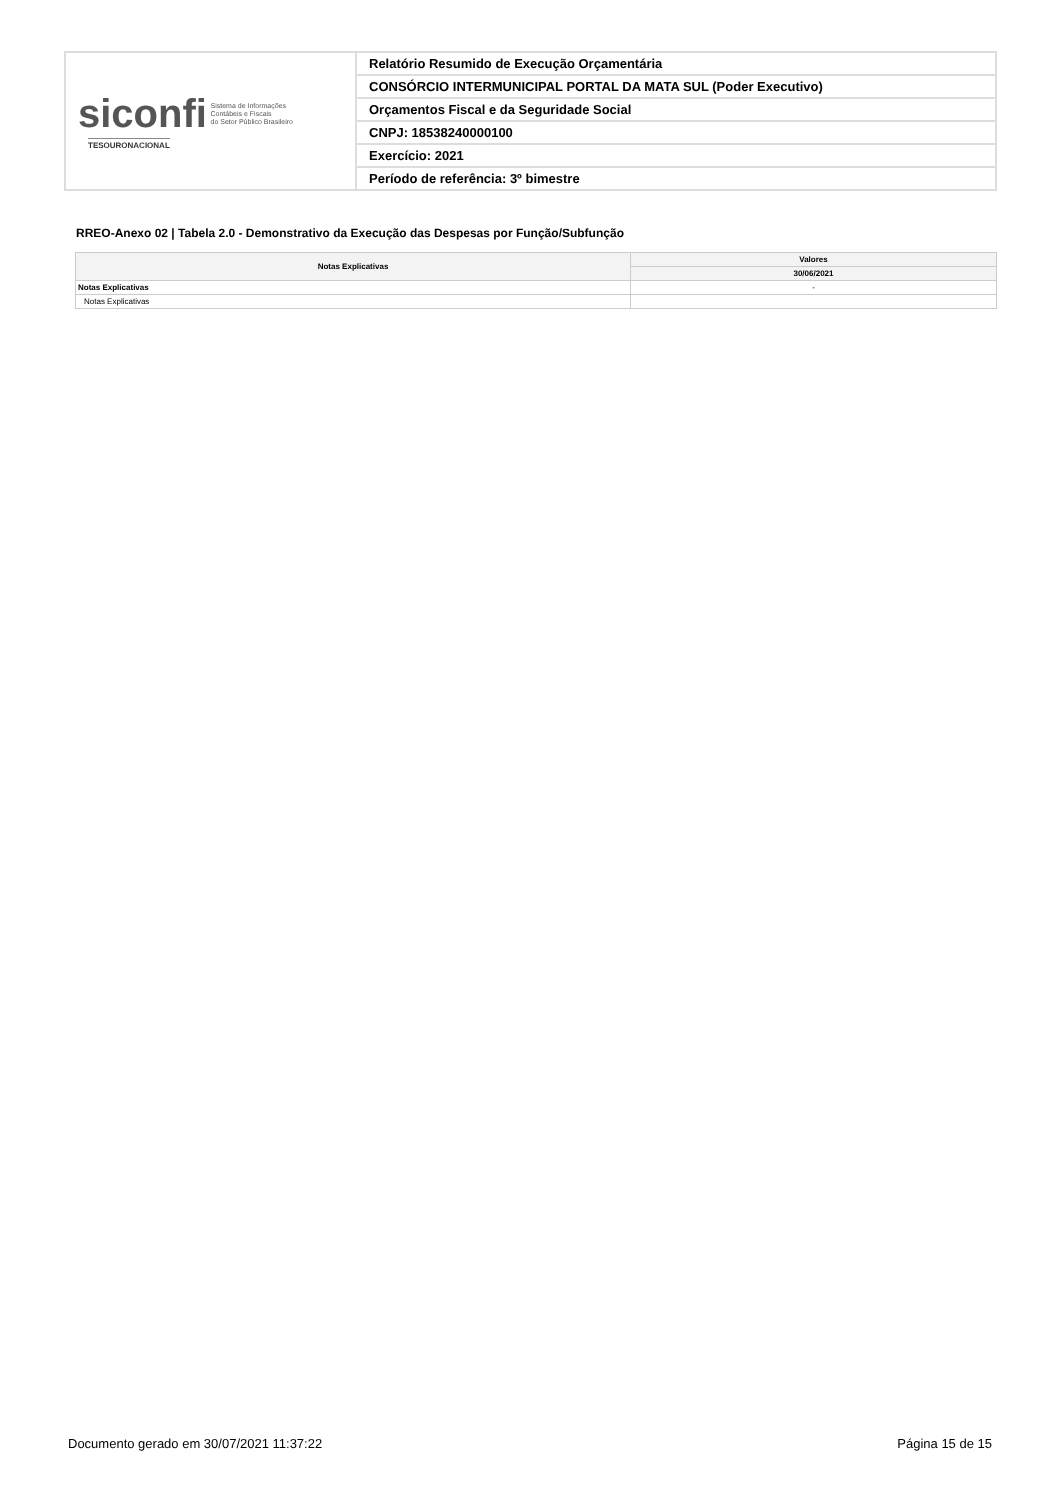| siconfi Sistema de Informações Contábeis e Fiscais do Setor Público Brasileiro TESOURONACIONAL | Relatório Resumido de Execução Orçamentária |
| | CONSÓRCIO INTERMUNICIPAL PORTAL DA MATA SUL (Poder Executivo) |
| | Orçamentos Fiscal e da Seguridade Social |
| | CNPJ: 18538240000100 |
| | Exercício: 2021 |
| | Período de referência: 3º bimestre |
RREO-Anexo 02 | Tabela 2.0 - Demonstrativo da Execução das Despesas por Função/Subfunção
| Notas Explicativas | Valores |
| --- | --- |
| | 30/06/2021 |
| Notas Explicativas | - |
| Notas Explicativas | |
Documento gerado em 30/07/2021 11:37:22 Página 15 de 15